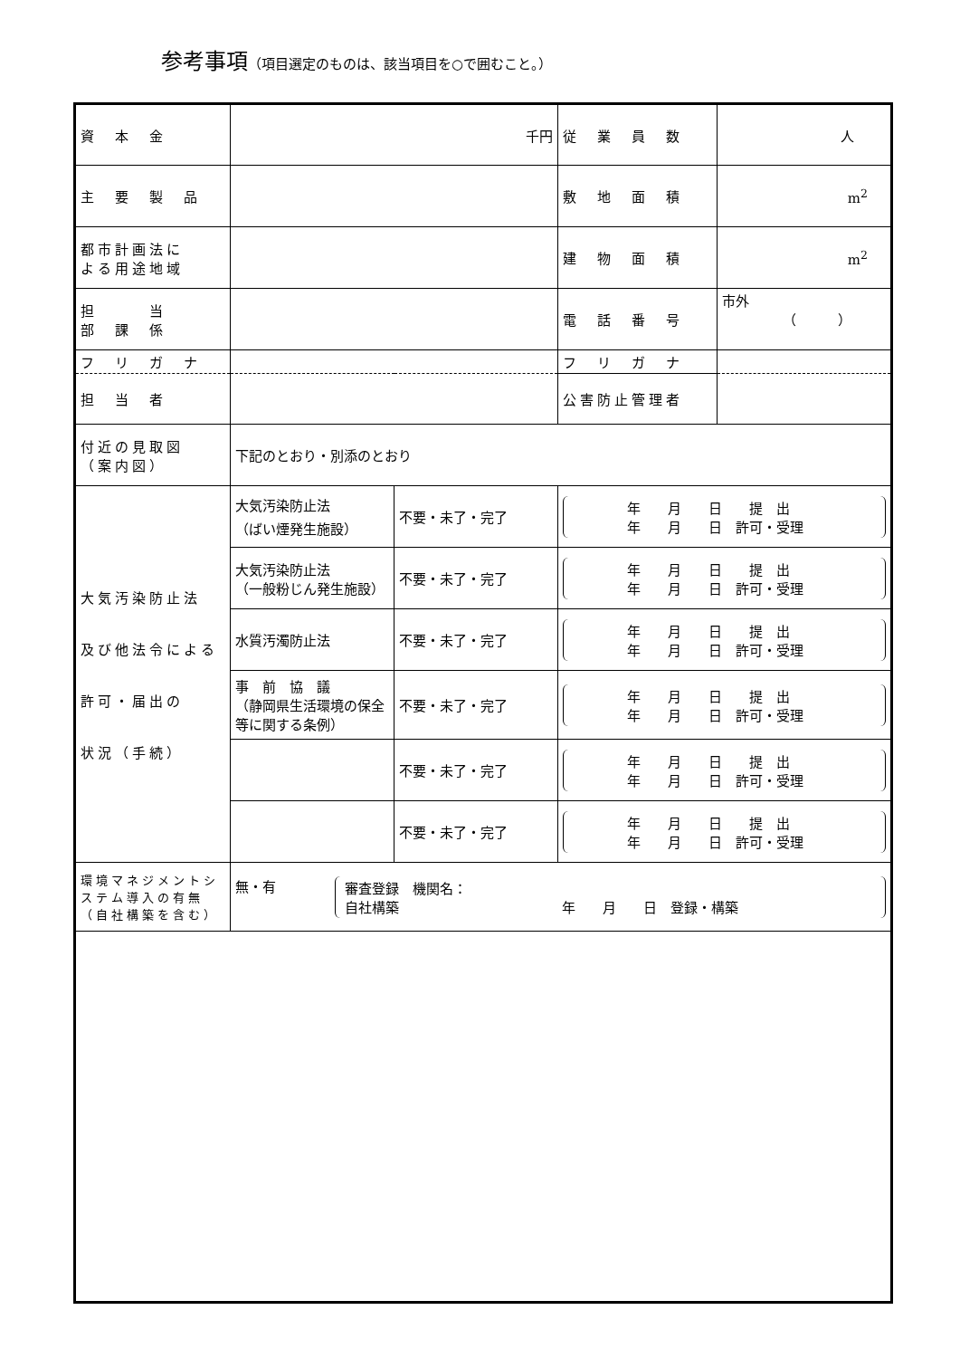参考事項（項目選定のものは、該当項目を○で囲むこと。）
| 資 本 金 | 千円 | | 従 業 員 数 | 人 |
| 主 要 製 品 | | | 敷 地 面 積 | m<sup>2</sup> |
| 都市計画法に よる用途地域 | | | 建 物 面 積 | m<sup>2</sup> |
| 担 当 部 課 係 | | | 電 話 番 号 | 市外 （ ） |
| フ リ ガ ナ | | | フ リ ガ ナ | |
| 担 当 者 | | | 公害防止管理者 | |
| 付近の見取図 （案内図） | 下記のとおり・別添のとおり | | | |
| 大気汚染防止法 及び他法令による 許可・届出の 状況（手続） | 大気汚染防止法 （ばい煙発生施設） | 不要・未了・完了 | 年 月 日 提 出 年 月 日 許可・受理 | |
| | 大気汚染防止法 （一般粉じん発生施設） | 不要・未了・完了 | 年 月 日 提 出 年 月 日 許可・受理 | |
| | 水質汚濁防止法 | 不要・未了・完了 | 年 月 日 提 出 年 月 日 許可・受理 | |
| | 事 前 協 議 （静岡県生活環境の保全等に関する条例） | 不要・未了・完了 | 年 月 日 提 出 年 月 日 許可・受理 | |
| | | 不要・未了・完了 | 年 月 日 提 出 年 月 日 許可・受理 | |
| | | 不要・未了・完了 | 年 月 日 提 出 年 月 日 許可・受理 | |
| 環境マネジメントシステム導入の有無（自社構築を含む） | 無・有 審査登録 機関名： 自社構築 年 月 日 登録・構築 | | | |